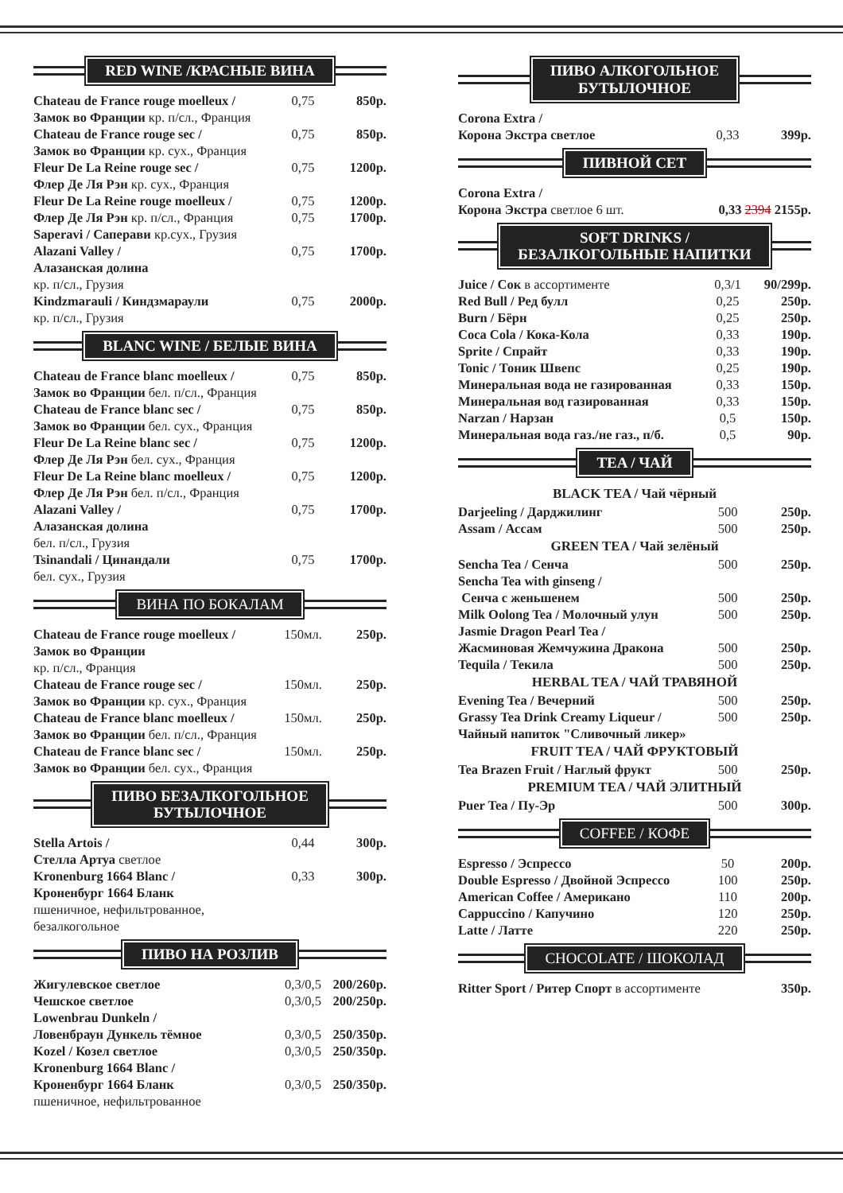RED WINE /КРАСНЫЕ ВИНА
| Chateau de France rouge moelleux / | 0,75 | 850р. |
| Замок во Франции кр. п/сл., Франция | | |
| Chateau de France rouge sec / | 0,75 | 850р. |
| Замок во Франции кр. сух., Франция | | |
| Fleur De La Reine rouge sec / | 0,75 | 1200р. |
| Флер Де Ля Рэн кр. сух., Франция | | |
| Fleur De La Reine rouge moelleux / | 0,75 | 1200р. |
| Флер Де Ля Рэн кр. п/сл., Франция | 0,75 | 1700р. |
| Saperavi / Саперави кр.сух., Грузия | | |
| Alazani Valley / | 0,75 | 1700р. |
| Алазанская долина | | |
| кр. п/сл., Грузия | | |
| Kindzmarauli / Киндзмараули | 0,75 | 2000р. |
| кр. п/сл., Грузия | | |
BLANC WINE / БЕЛЫЕ ВИНА
| Chateau de France blanc moelleux / | 0,75 | 850р. |
| Замок во Франции бел. п/сл., Франция | | |
| Chateau de France blanc sec / | 0,75 | 850р. |
| Замок во Франции бел. сух., Франция | | |
| Fleur De La Reine blanc sec / | 0,75 | 1200р. |
| Флер Де Ля Рэн бел. сух., Франция | | |
| Fleur De La Reine blanc moelleux / | 0,75 | 1200р. |
| Флер Де Ля Рэн бел. п/сл., Франция | | |
| Alazani Valley / | 0,75 | 1700р. |
| Алазанская долина | | |
| бел. п/сл., Грузия | | |
| Tsinandali / Цинандали | 0,75 | 1700р. |
| бел. сух., Грузия | | |
ВИНА ПО БОКАЛАМ
| Chateau de France rouge moelleux / | 150мл. | 250р. |
| Замок во Франции | | |
| кр. п/сл., Франция | | |
| Chateau de France rouge sec / | 150мл. | 250р. |
| Замок во Франции кр. сух., Франция | | |
| Chateau de France blanc moelleux / | 150мл. | 250р. |
| Замок во Франции бел. п/сл., Франция | | |
| Chateau de France blanc sec / | 150мл. | 250р. |
| Замок во Франции бел. сух., Франция | | |
ПИВО БЕЗАЛКОГОЛЬНОЕ
БУТЫЛОЧНОЕ
| Stella Artois / | 0,44 | 300р. |
| Стелла Артуа светлое | | |
| Kronenburg 1664 Blanc / | 0,33 | 300р. |
| Кроненбург 1664 Бланк | | |
| пшеничное, нефильтрованное, | | |
| безалкогольное | | |
ПИВО НА РОЗЛИВ
| Жигулевское светлое | 0,3/0,5 | 200/260р. |
| Чешское светлое | 0,3/0,5 | 200/250р. |
| Lowenbrau Dunkeln / | | |
| Ловенбраун Дункель тёмное | 0,3/0,5 | 250/350р. |
| Kozel / Козел светлое | 0,3/0,5 | 250/350р. |
| Kronenburg 1664 Blanc / | | |
| Кроненбург 1664 Бланк | 0,3/0,5 | 250/350р. |
| пшеничное, нефильтрованное | | |
ПИВО АЛКОГОЛЬНОЕ
БУТЫЛОЧНОЕ
| Corona Extra / | | |
| Корона Экстра светлое | 0,33 | 399р. |
ПИВНОЙ СЕТ
| Corona Extra / | |
| Корона Экстра светлое 6 шт. | 0,33 2394 2155р. |
SOFT DRINKS /
БЕЗАЛКОГОЛЬНЫЕ НАПИТКИ
| Juice / Сок в ассортименте | 0,3/1 | 90/299р. |
| Red Bull / Ред булл | 0,25 | 250р. |
| Burn / Бёрн | 0,25 | 250р. |
| Coca Cola / Кока-Кола | 0,33 | 190р. |
| Sprite / Спрайт | 0,33 | 190р. |
| Tonic / Тоник Швепс | 0,25 | 190р. |
| Минеральная вода не газированная | 0,33 | 150р. |
| Минеральная вод газированная | 0,33 | 150р. |
| Narzan / Нарзан | 0,5 | 150р. |
| Минеральная вода газ./не газ., п/б. | 0,5 | 90р. |
TEA / ЧАЙ
BLACK TEA / Чай чёрный
| Darjeeling / Дарджилинг | 500 | 250р. |
| Assam / Ассам | 500 | 250р. |
GREEN TEA / Чай зелёный
| Sencha Tea / Сенча | 500 | 250р. |
| Sencha Tea with ginseng / | | |
| Сенча с женьшенем | 500 | 250р. |
| Milk Oolong Tea / Молочный улун | 500 | 250р. |
| Jasmie Dragon Pearl Tea / | | |
| Жасминовая Жемчужина Дракона | 500 | 250р. |
| Tequila / Текила | 500 | 250р. |
HERBAL TEA / ЧАЙ ТРАВЯНОЙ
| Evening Tea / Вечерний | 500 | 250р. |
| Grassy Tea Drink Creamy Liqueur / | 500 | 250р. |
| Чайный напиток "Сливочный ликер» | | |
FRUIT TEA / ЧАЙ ФРУКТОВЫЙ
| Tea Brazen Fruit / Наглый фрукт | 500 | 250р. |
PREMIUM TEA / ЧАЙ ЭЛИТНЫЙ
| Puer Tea / Пу-Эр | 500 | 300р. |
COFFEE / КОФЕ
| Espresso / Эспрессо | 50 | 200р. |
| Double Espresso / Двойной Эспрессо | 100 | 250р. |
| American Coffee / Американо | 110 | 200р. |
| Cappuccino / Капучино | 120 | 250р. |
| Latte / Латте | 220 | 250р. |
CHOCOLATE / ШОКОЛАД
| Ritter Sport / Ритер Спорт в ассортименте | 350р. |